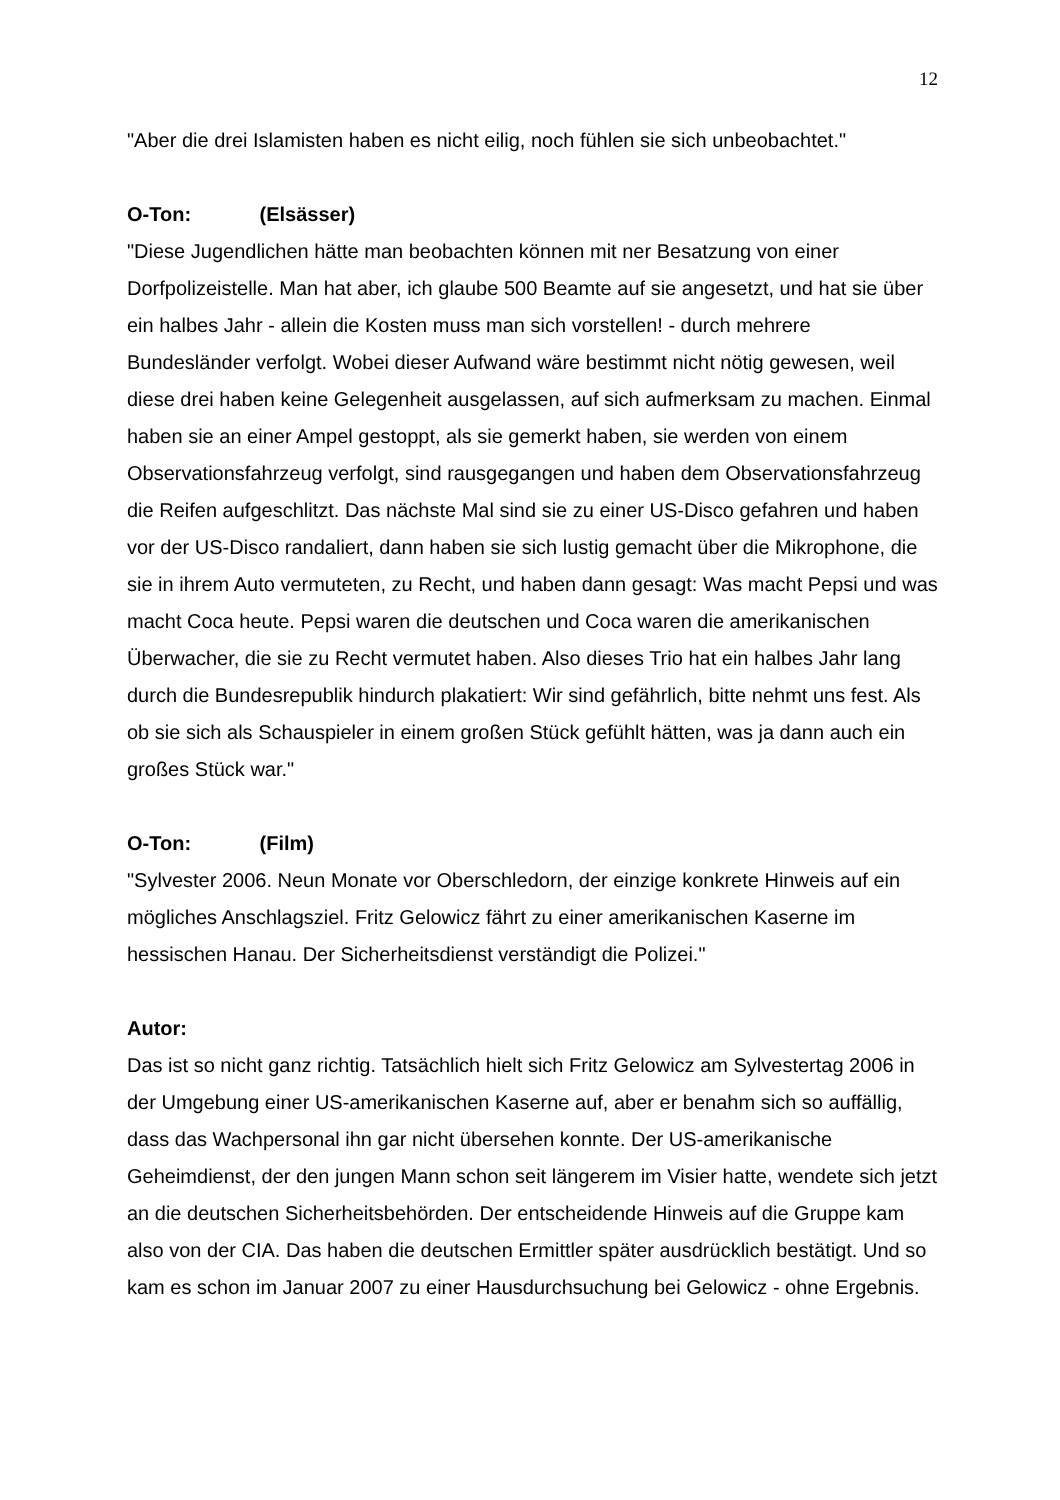12
"Aber die drei Islamisten haben es nicht eilig, noch fühlen sie sich unbeobachtet."
O-Ton: (Elsässer)
"Diese Jugendlichen hätte man beobachten können mit ner Besatzung von einer Dorfpolizeistelle. Man hat aber, ich glaube 500 Beamte auf sie angesetzt, und hat sie über ein halbes Jahr - allein die Kosten muss man sich vorstellen! - durch mehrere Bundesländer verfolgt. Wobei dieser Aufwand wäre bestimmt nicht nötig gewesen, weil diese drei haben keine Gelegenheit ausgelassen, auf sich aufmerksam zu machen. Einmal haben sie an einer Ampel gestoppt, als sie gemerkt haben, sie werden von einem Observationsfahrzeug verfolgt, sind rausgegangen und haben dem Observationsfahrzeug die Reifen aufgeschlitzt. Das nächste Mal sind sie zu einer US-Disco gefahren und haben vor der US-Disco randaliert, dann haben sie sich lustig gemacht über die Mikrophone, die sie in ihrem Auto vermuteten, zu Recht, und haben dann gesagt: Was macht Pepsi und was macht Coca heute. Pepsi waren die deutschen und Coca waren die amerikanischen Überwacher, die sie zu Recht vermutet haben. Also dieses Trio hat ein halbes Jahr lang durch die Bundesrepublik hindurch plakatiert: Wir sind gefährlich, bitte nehmt uns fest. Als ob sie sich als Schauspieler in einem großen Stück gefühlt hätten, was ja dann auch ein großes Stück war."
O-Ton: (Film)
"Sylvester 2006. Neun Monate vor Oberschledorn, der einzige konkrete Hinweis auf ein mögliches Anschlagsziel. Fritz Gelowicz fährt zu einer amerikanischen Kaserne im hessischen Hanau. Der Sicherheitsdienst verständigt die Polizei."
Autor:
Das ist so nicht ganz richtig. Tatsächlich hielt sich Fritz Gelowicz am Sylvestertag 2006 in der Umgebung einer US-amerikanischen Kaserne auf, aber er benahm sich so auffällig, dass das Wachpersonal ihn gar nicht übersehen konnte. Der US-amerikanische Geheimdienst, der den jungen Mann schon seit längerem im Visier hatte, wendete sich jetzt an die deutschen Sicherheitsbehörden. Der entscheidende Hinweis auf die Gruppe kam also von der CIA. Das haben die deutschen Ermittler später ausdrücklich bestätigt. Und so kam es schon im Januar 2007 zu einer Hausdurchsuchung bei Gelowicz - ohne Ergebnis.